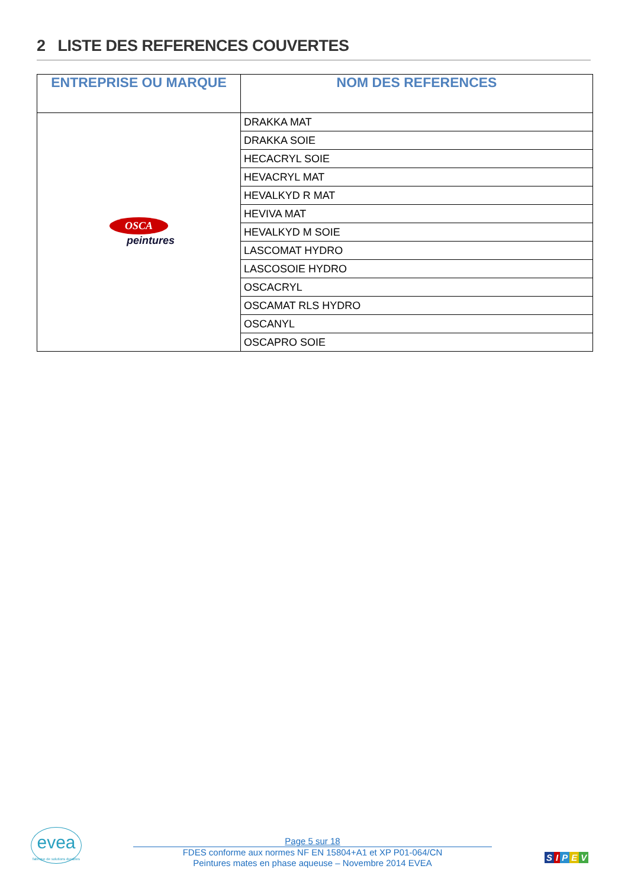2 LISTE DES REFERENCES COUVERTES
| ENTREPRISE OU MARQUE | NOM DES REFERENCES |
| --- | --- |
| OSCA peintures | DRAKKA MAT |
| | DRAKKA SOIE |
| | HECACRYL SOIE |
| | HEVACRYL MAT |
| | HEVALKYD R MAT |
| | HEVIVA MAT |
| | HEVALKYD M SOIE |
| | LASCOMAT HYDRO |
| | LASCOSOIE HYDRO |
| | OSCACRYL |
| | OSCAMAT RLS HYDRO |
| | OSCANYL |
| | OSCAPRO SOIE |
evea
fabrique de solutions durables
Page 5 sur 18
FDES conforme aux normes NF EN 15804+A1 et XP P01-064/CN
Peintures mates en phase aqueuse – Novembre 2014 EVEA
SIPEV